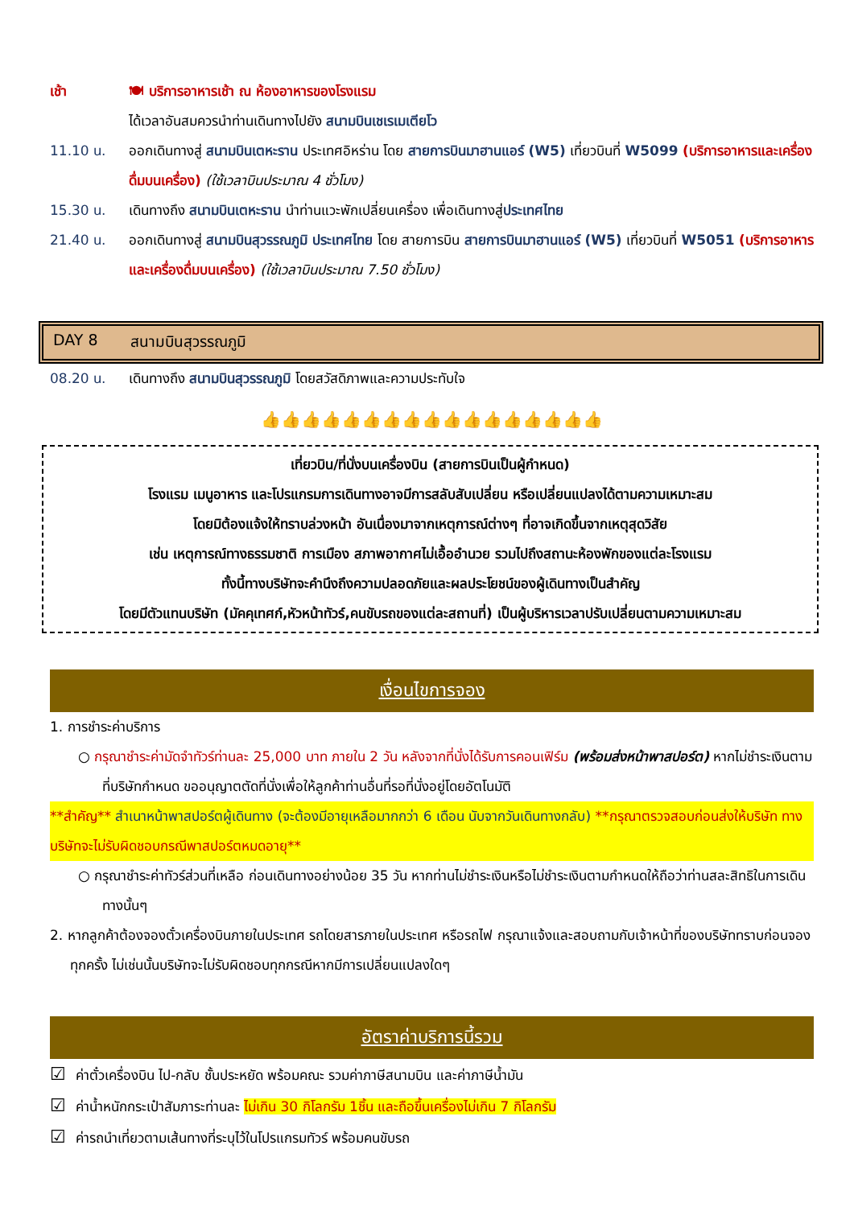เช้า 🍽 บริการอาหารเช้า ณ ห้องอาหารของโรงแรม
ได้เวลาอันสมควรนำท่านเดินทางไปยัง สนามบินเชเรเมเตียโว
11.10 น. ออกเดินทางสู่ สนามบินเตหะราน ประเทศอิหร่าน โดย สายการบินมาฮานแอร์ (W5) เที่ยวบินที่ W5099 (บริการอาหารและเครื่องดื่มบนเครื่อง) (ใช้เวลาบินประมาณ 4 ชั่วโมง)
15.30 น. เดินทางถึง สนามบินเตหะราน นำท่านแวะพักเปลี่ยนเครื่อง เพื่อเดินทางสู่ประเทศไทย
21.40 น. ออกเดินทางสู่ สนามบินสุวรรณภูมิ ประเทศไทย โดย สายการบิน สายการบินมาฮานแอร์ (W5) เที่ยวบินที่ W5051 (บริการอาหารและเครื่องดื่มบนเครื่อง) (ใช้เวลาบินประมาณ 7.50 ชั่วโมง)
DAY 8 สนามบินสุวรรณภูมิ
08.20 น. เดินทางถึง สนามบินสุวรรณภูมิ โดยสวัสดิภาพและความประทับใจ
👍👍👍👍👍👍👍👍👍👍👍👍👍👍👍👍👍
เที่ยวบิน/ที่นั่งบนเครื่องบิน (สายการบินเป็นผู้กำหนด)
โรงแรม เมนูอาหาร และโปรแกรมการเดินทางอาจมีการสลับสับเปลี่ยน หรือเปลี่ยนแปลงได้ตามความเหมาะสม
โดยมิต้องแจ้งให้ทราบล่วงหน้า อันเนื่องมาจากเหตุการณ์ต่างๆ ที่อาจเกิดขึ้นจากเหตุสุดวิสัย
เช่น เหตุการณ์ทางธรรมชาติ การเมือง สภาพอากาศไม่เอื้ออำนวย รวมไปถึงสถานะห้องพักของแต่ละโรงแรม
ทั้งนี้ทางบริษัทจะคำนึงถึงความปลอดภัยและผลประโยชน์ของผู้เดินทางเป็นสำคัญ
โดยมีตัวแทนบริษัท (มัคคุเทศก์,หัวหน้าทัวร์,คนขับรถของแต่ละสถานที่) เป็นผู้บริหารเวลาปรับเปลี่ยนตามความเหมาะสม
เงื่อนไขการจอง
1. การชำระค่าบริการ
○ กรุณาชำระค่ามัดจำทัวร์ท่านละ 25,000 บาท ภายใน 2 วัน หลังจากที่นั่งได้รับการคอนเฟิร์ม (พร้อมส่งหน้าพาสปอร์ต) หากไม่ชำระเงินตามที่บริษัทกำหนด ขออนุญาตตัดที่นั่งเพื่อให้ลูกค้าท่านอื่นที่รอที่นั่งอยู่โดยอัตโนมัติ
**สำคัญ** สำเนาหน้าพาสปอร์ตผู้เดินทาง (จะต้องมีอายุเหลือมากกว่า 6 เดือน นับจากวันเดินทางกลับ) **กรุณาตรวจสอบก่อนส่งให้บริษัท ทางบริษัทจะไม่รับผิดชอบกรณีพาสปอร์ตหมดอายุ**
○ กรุณาชำระค่าทัวร์ส่วนที่เหลือ ก่อนเดินทางอย่างน้อย 35 วัน หากท่านไม่ชำระเงินหรือไม่ชำระเงินตามกำหนดให้ถือว่าท่านสละสิทธิในการเดินทางนั้นๆ
2. หากลูกค้าต้องจองตั๋วเครื่องบินภายในประเทศ รถโดยสารภายในประเทศ หรือรถไฟ กรุณาแจ้งและสอบถามกับเจ้าหน้าที่ของบริษัททราบก่อนจองทุกครั้ง ไม่เช่นนั้นบริษัทจะไม่รับผิดชอบทุกกรณีหากมีการเปลี่ยนแปลงใดๆ
อัตราค่าบริการนี้รวม
☑ ค่าตั๋วเครื่องบิน ไป-กลับ ชั้นประหยัด พร้อมคณะ รวมค่าภาษีสนามบิน และค่าภาษีน้ำมัน
☑ ค่าน้ำหนักกระเป๋าสัมภาระท่านละ ไม่เกิน 30 กิโลกรัม 1ชิ้น และถือขึ้นเครื่องไม่เกิน 7 กิโลกรัม
☑ ค่ารถนำเที่ยวตามเส้นทางที่ระบุไว้ในโปรแกรมทัวร์ พร้อมคนขับรถ